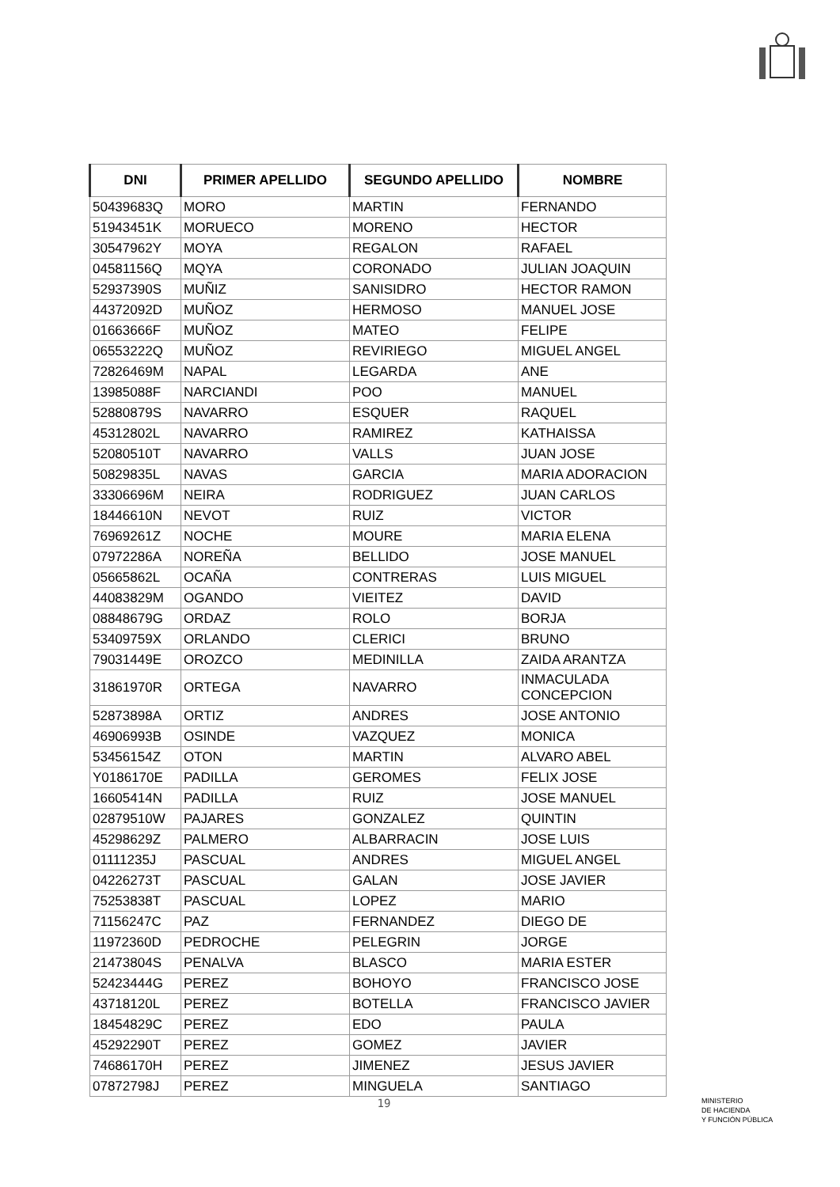| DNI | PRIMER APELLIDO | SEGUNDO APELLIDO | NOMBRE |
| --- | --- | --- | --- |
| 50439683Q | MORO | MARTIN | FERNANDO |
| 51943451K | MORUECO | MORENO | HECTOR |
| 30547962Y | MOYA | REGALON | RAFAEL |
| 04581156Q | MQYA | CORONADO | JULIAN JOAQUIN |
| 52937390S | MUÑIZ | SANISIDRO | HECTOR RAMON |
| 44372092D | MUÑOZ | HERMOSO | MANUEL JOSE |
| 01663666F | MUÑOZ | MATEO | FELIPE |
| 06553222Q | MUÑOZ | REVIRIEGO | MIGUEL ANGEL |
| 72826469M | NAPAL | LEGARDA | ANE |
| 13985088F | NARCIANDI | POO | MANUEL |
| 52880879S | NAVARRO | ESQUER | RAQUEL |
| 45312802L | NAVARRO | RAMIREZ | KATHAISSA |
| 52080510T | NAVARRO | VALLS | JUAN JOSE |
| 50829835L | NAVAS | GARCIA | MARIA ADORACION |
| 33306696M | NEIRA | RODRIGUEZ | JUAN CARLOS |
| 18446610N | NEVOT | RUIZ | VICTOR |
| 76969261Z | NOCHE | MOURE | MARIA ELENA |
| 07972286A | NOREÑA | BELLIDO | JOSE MANUEL |
| 05665862L | OCAÑA | CONTRERAS | LUIS MIGUEL |
| 44083829M | OGANDO | VIEITEZ | DAVID |
| 08848679G | ORDAZ | ROLO | BORJA |
| 53409759X | ORLANDO | CLERICI | BRUNO |
| 79031449E | OROZCO | MEDINILLA | ZAIDA ARANTZA |
| 31861970R | ORTEGA | NAVARRO | INMACULADA CONCEPCION |
| 52873898A | ORTIZ | ANDRES | JOSE ANTONIO |
| 46906993B | OSINDE | VAZQUEZ | MONICA |
| 53456154Z | OTON | MARTIN | ALVARO ABEL |
| Y0186170E | PADILLA | GEROMES | FELIX JOSE |
| 16605414N | PADILLA | RUIZ | JOSE MANUEL |
| 02879510W | PAJARES | GONZALEZ | QUINTIN |
| 45298629Z | PALMERO | ALBARRACIN | JOSE LUIS |
| 01111235J | PASCUAL | ANDRES | MIGUEL ANGEL |
| 04226273T | PASCUAL | GALAN | JOSE JAVIER |
| 75253838T | PASCUAL | LOPEZ | MARIO |
| 71156247C | PAZ | FERNANDEZ | DIEGO DE |
| 11972360D | PEDROCHE | PELEGRIN | JORGE |
| 21473804S | PENALVA | BLASCO | MARIA ESTER |
| 52423444G | PEREZ | BOHOYO | FRANCISCO JOSE |
| 43718120L | PEREZ | BOTELLA | FRANCISCO JAVIER |
| 18454829C | PEREZ | EDO | PAULA |
| 45292290T | PEREZ | GOMEZ | JAVIER |
| 74686170H | PEREZ | JIMENEZ | JESUS JAVIER |
| 07872798J | PEREZ | MINGUELA | SANTIAGO |
19
MINISTERIO
DE HACIENDA
Y FUNCIÓN PÚBLICA